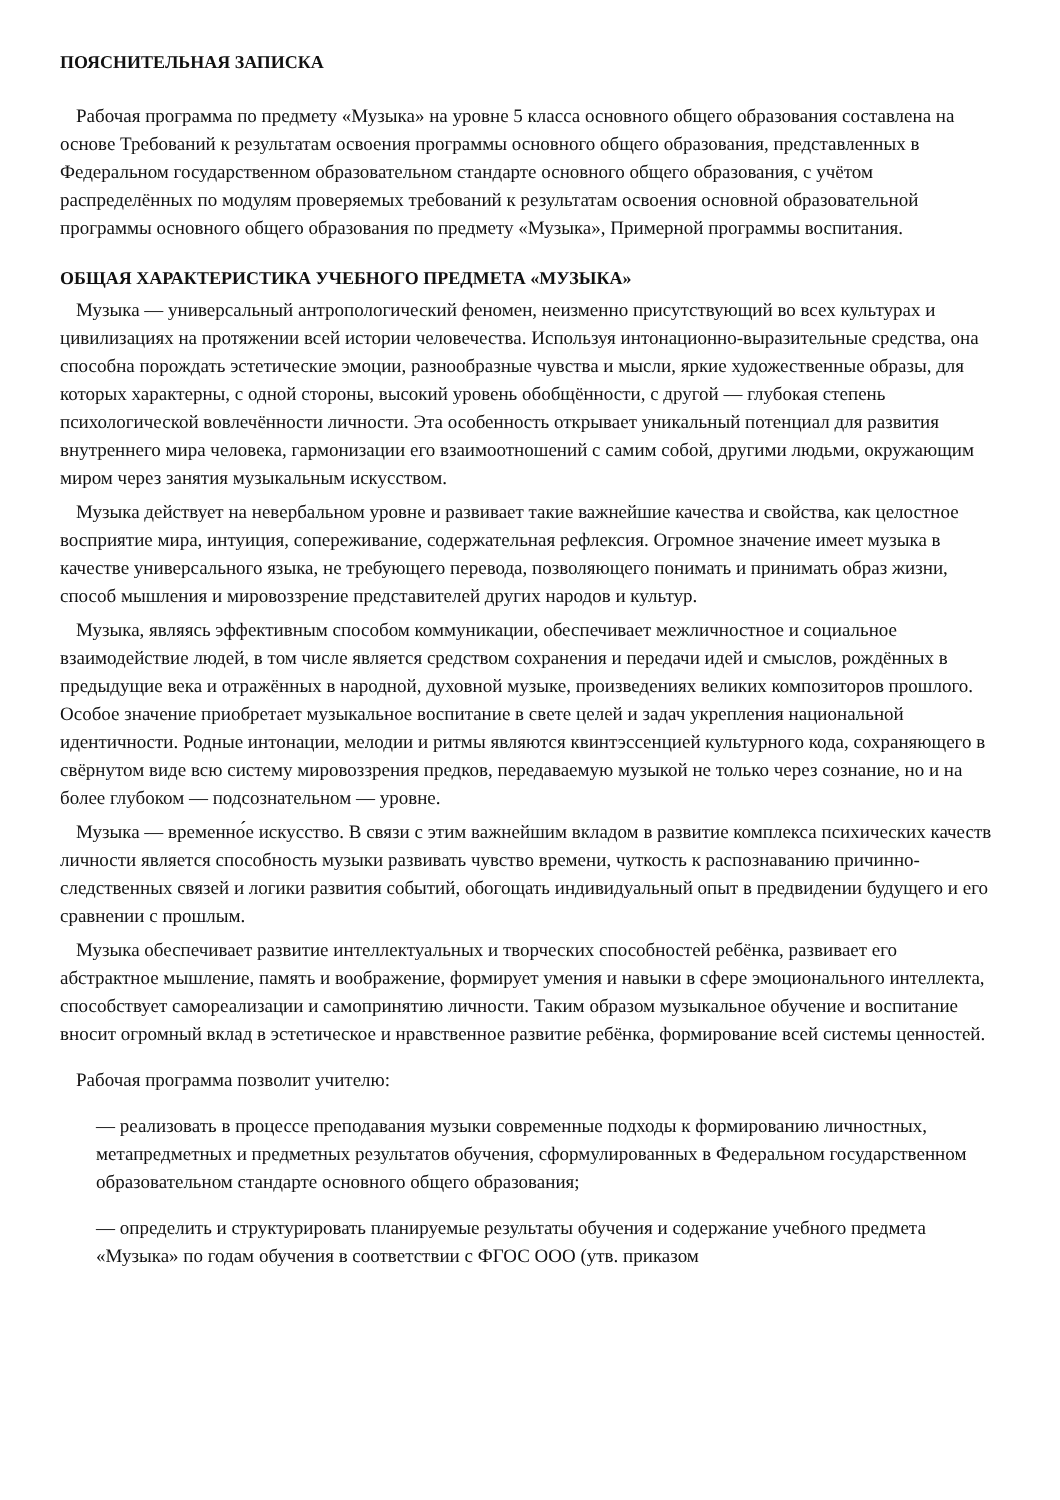ПОЯСНИТЕЛЬНАЯ ЗАПИСКА
Рабочая программа по предмету «Музыка» на уровне 5 класса основного общего образования составлена на основе Требований к результатам освоения программы основного общего образования, представленных в Федеральном государственном образовательном стандарте основного общего образования, с учётом распределённых по модулям проверяемых требований к результатам освоения основной образовательной программы основного общего образования по предмету «Музыка», Примерной программы воспитания.
ОБЩАЯ ХАРАКТЕРИСТИКА УЧЕБНОГО ПРЕДМЕТА «МУЗЫКА»
Музыка — универсальный антропологический феномен, неизменно присутствующий во всех культурах и цивилизациях на протяжении всей истории человечества. Используя интонационно-выразительные средства, она способна порождать эстетические эмоции, разнообразные чувства и мысли, яркие художественные образы, для которых характерны, с одной стороны, высокий уровень обобщённости, с другой — глубокая степень психологической вовлечённости личности. Эта особенность открывает уникальный потенциал для развития внутреннего мира человека, гармонизации его взаимоотношений с самим собой, другими людьми, окружающим миром через занятия музыкальным искусством.
Музыка действует на невербальном уровне и развивает такие важнейшие качества и свойства, как целостное восприятие мира, интуиция, сопереживание, содержательная рефлексия. Огромное значение имеет музыка в качестве универсального языка, не требующего перевода, позволяющего понимать и принимать образ жизни, способ мышления и мировоззрение представителей других народов и культур.
Музыка, являясь эффективным способом коммуникации, обеспечивает межличностное и социальное взаимодействие людей, в том числе является средством сохранения и передачи идей и смыслов, рождённых в предыдущие века и отражённых в народной, духовной музыке, произведениях великих композиторов прошлого. Особое значение приобретает музыкальное воспитание в свете целей и задач укрепления национальной идентичности. Родные интонации, мелодии и ритмы являются квинтэссенцией культурного кода, сохраняющего в свёрнутом виде всю систему мировоззрения предков, передаваемую музыкой не только через сознание, но и на более глубоком — подсознательном — уровне.
Музыка — временно́е искусство. В связи с этим важнейшим вкладом в развитие комплекса психических качеств личности является способность музыки развивать чувство времени, чуткость к распознаванию причинно-следственных связей и логики развития событий, обогощать индивидуальный опыт в предвидении будущего и его сравнении с прошлым.
Музыка обеспечивает развитие интеллектуальных и творческих способностей ребёнка, развивает его абстрактное мышление, память и воображение, формирует умения и навыки в сфере эмоционального интеллекта, способствует самореализации и самопринятию личности. Таким образом музыкальное обучение и воспитание вносит огромный вклад в эстетическое и нравственное развитие ребёнка, формирование всей системы ценностей.
Рабочая программа позволит учителю:
— реализовать в процессе преподавания музыки современные подходы к формированию личностных, метапредметных и предметных результатов обучения, сформулированных в Федеральном государственном образовательном стандарте основного общего образования;
— определить и структурировать планируемые результаты обучения и содержание учебного предмета «Музыка» по годам обучения в соответствии с ФГОС ООО (утв. приказом